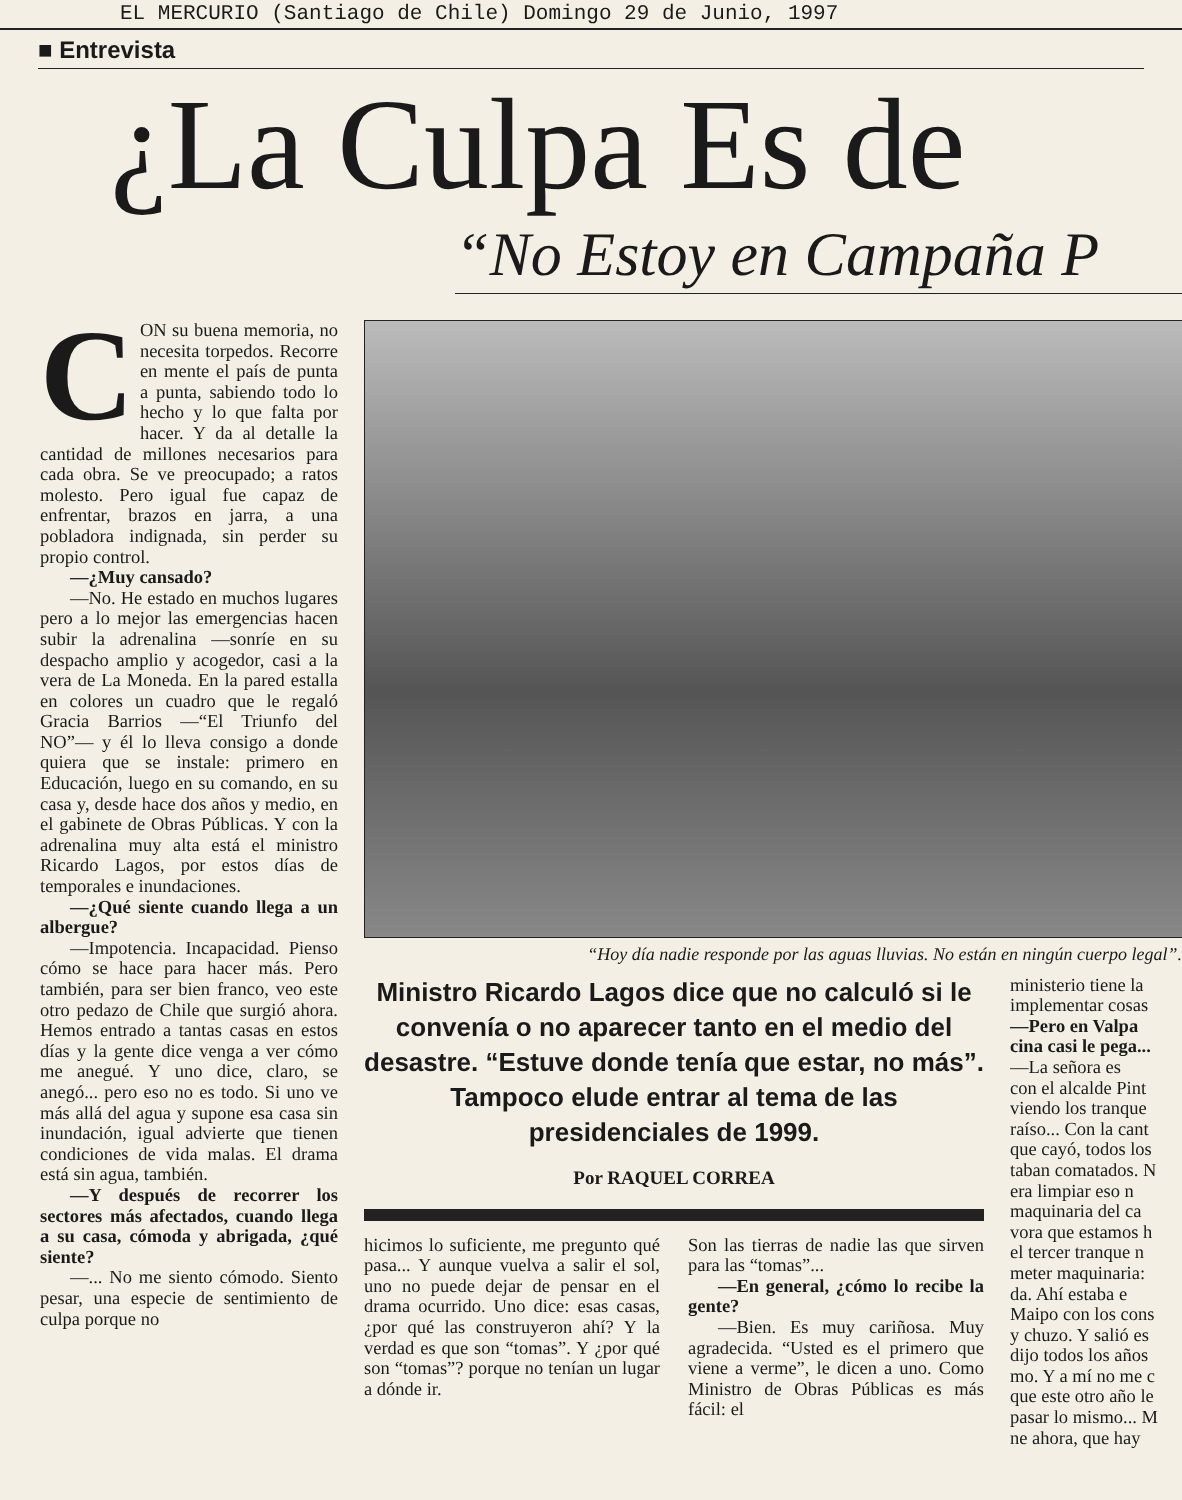EL MERCURIO (Santiago de Chile) Domingo 29 de Junio, 1997
■ Entrevista
¿La Culpa Es de
“No Estoy en Campaña P
CON su buena memoria, no necesita torpedos. Recorre en mente el país de punta a punta, sabiendo todo lo hecho y lo que falta por hacer. Y da al detalle la cantidad de millones necesarios para cada obra. Se ve preocupado; a ratos molesto. Pero igual fue capaz de enfrentar, brazos en jarra, a una pobladora indignada, sin perder su propio control.
—¿Muy cansado?
—No. He estado en muchos lugares pero a lo mejor las emergencias hacen subir la adrenalina —sonríe en su despacho amplio y acogedor, casi a la vera de La Moneda. En la pared estalla en colores un cuadro que le regaló Gracia Barrios —“El Triunfo del NO”— y él lo lleva consigo a donde quiera que se instale: primero en Educación, luego en su comando, en su casa y, desde hace dos años y medio, en el gabinete de Obras Públicas. Y con la adrenalina muy alta está el ministro Ricardo Lagos, por estos días de temporales e inundaciones.
—¿Qué siente cuando llega a un albergue?
—Impotencia. Incapacidad. Pienso cómo se hace para hacer más. Pero también, para ser bien franco, veo este otro pedazo de Chile que surgió ahora. Hemos entrado a tantas casas en estos días y la gente dice venga a ver cómo me anegué. Y uno dice, claro, se anegó... pero eso no es todo. Si uno ve más allá del agua y supone esa casa sin inundación, igual advierte que tienen condiciones de vida malas. El drama está sin agua, también.
—Y después de recorrer los sectores más afectados, cuando llega a su casa, cómoda y abrigada, ¿qué siente?
—... No me siento cómodo. Siento pesar, una especie de sentimiento de culpa porque no
“Hoy día nadie responde por las aguas lluvias. No están en ningún cuerpo legal”.
Ministro Ricardo Lagos dice que no calculó si le convenía o no aparecer tanto en el medio del desastre. “Estuve donde tenía que estar, no más”. Tampoco elude entrar al tema de las presidenciales de 1999.
Por RAQUEL CORREA
hicimos lo suficiente, me pregunto qué pasa... Y aunque vuelva a salir el sol, uno no puede dejar de pensar en el drama ocurrido. Uno dice: esas casas, ¿por qué las construyeron ahí? Y la verdad es que son “tomas”. Y ¿por qué son “tomas”? porque no tenían un lugar a dónde ir.
Son las tierras de nadie las que sirven para las “tomas”...
—En general, ¿cómo lo recibe la gente?
—Bien. Es muy cariñosa. Muy agradecida. “Usted es el primero que viene a verme”, le dicen a uno. Como Ministro de Obras Públicas es más fácil: el
ministerio tiene la
implementar cosas
—Pero en Valpa
cina casi le pega...
—La señora es
con el alcalde Pint
viendo los tranque
raíso... Con la cant
que cayó, todos los
taban comatados. N
era limpiar eso n
maquinaria del ca
vora que estamos h
el tercer tranque n
meter maquinaria:
da. Ahí estaba e
Maipo con los cons
y chuzo. Y salió es
dijo todos los años
mo. Y a mí no me c
que este otro año le
pasar lo mismo... M
ne ahora, que hay